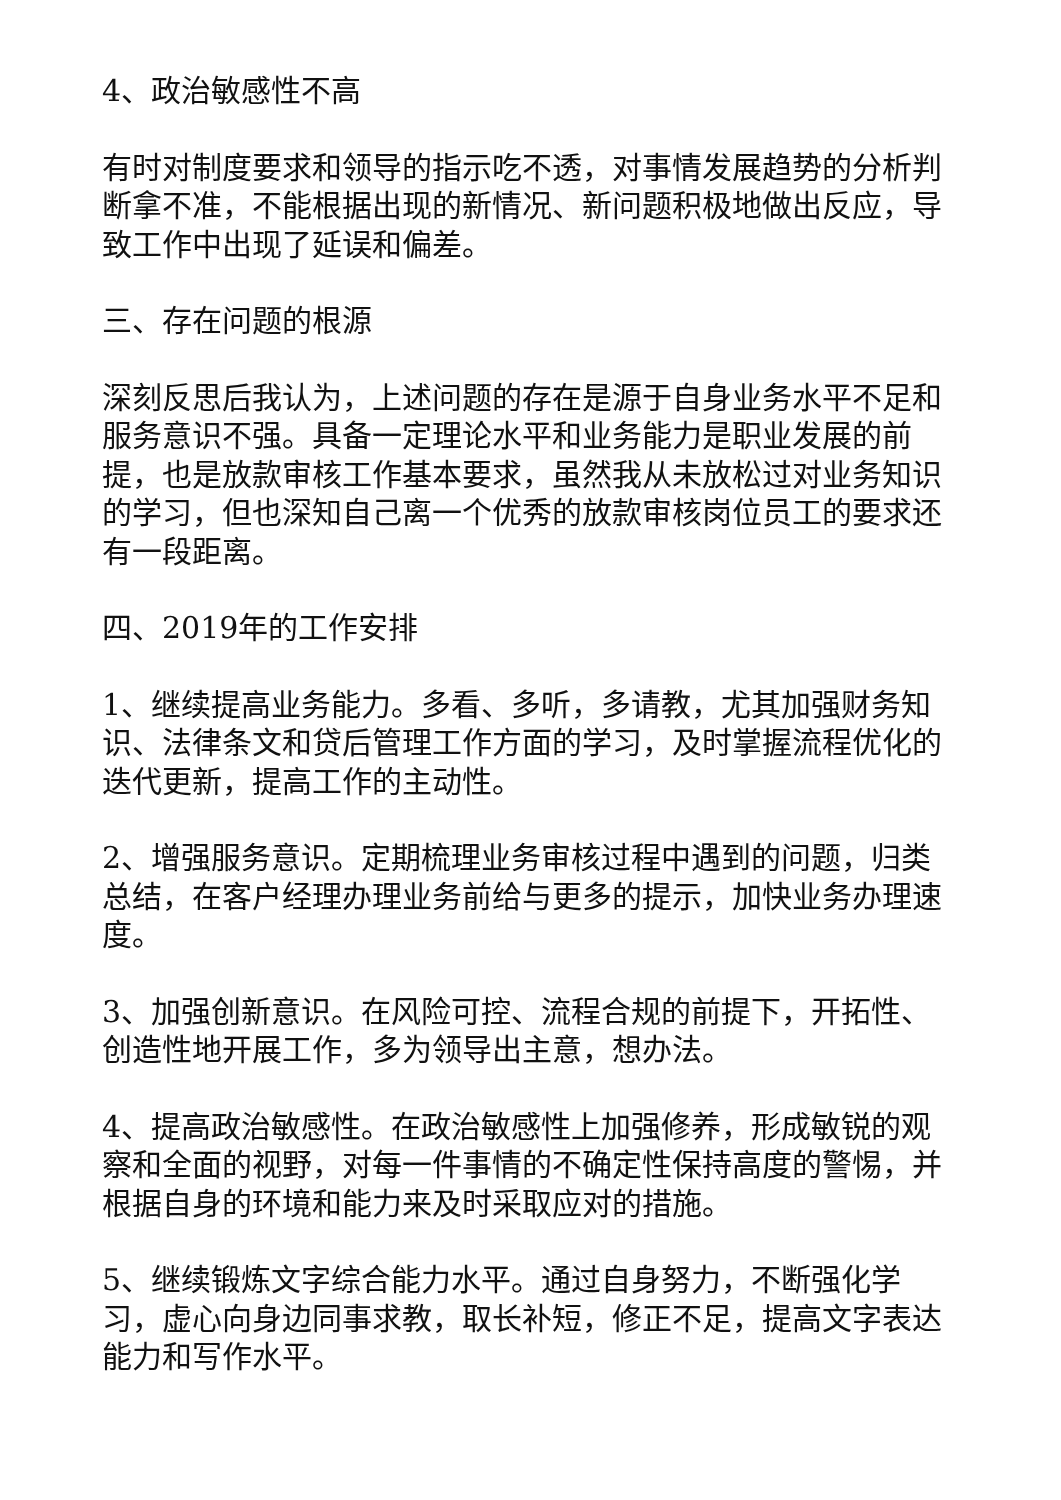4、政治敏感性不高
有时对制度要求和领导的指示吃不透，对事情发展趋势的分析判断拿不准，不能根据出现的新情况、新问题积极地做出反应，导致工作中出现了延误和偏差。
三、存在问题的根源
深刻反思后我认为，上述问题的存在是源于自身业务水平不足和服务意识不强。具备一定理论水平和业务能力是职业发展的前提，也是放款审核工作基本要求，虽然我从未放松过对业务知识的学习，但也深知自己离一个优秀的放款审核岗位员工的要求还有一段距离。
四、2019年的工作安排
1、继续提高业务能力。多看、多听，多请教，尤其加强财务知识、法律条文和贷后管理工作方面的学习，及时掌握流程优化的迭代更新，提高工作的主动性。
2、增强服务意识。定期梳理业务审核过程中遇到的问题，归类总结，在客户经理办理业务前给与更多的提示，加快业务办理速度。
3、加强创新意识。在风险可控、流程合规的前提下，开拓性、创造性地开展工作，多为领导出主意，想办法。
4、提高政治敏感性。在政治敏感性上加强修养，形成敏锐的观察和全面的视野，对每一件事情的不确定性保持高度的警惕，并根据自身的环境和能力来及时采取应对的措施。
5、继续锻炼文字综合能力水平。通过自身努力，不断强化学习，虚心向身边同事求教，取长补短，修正不足，提高文字表达能力和写作水平。